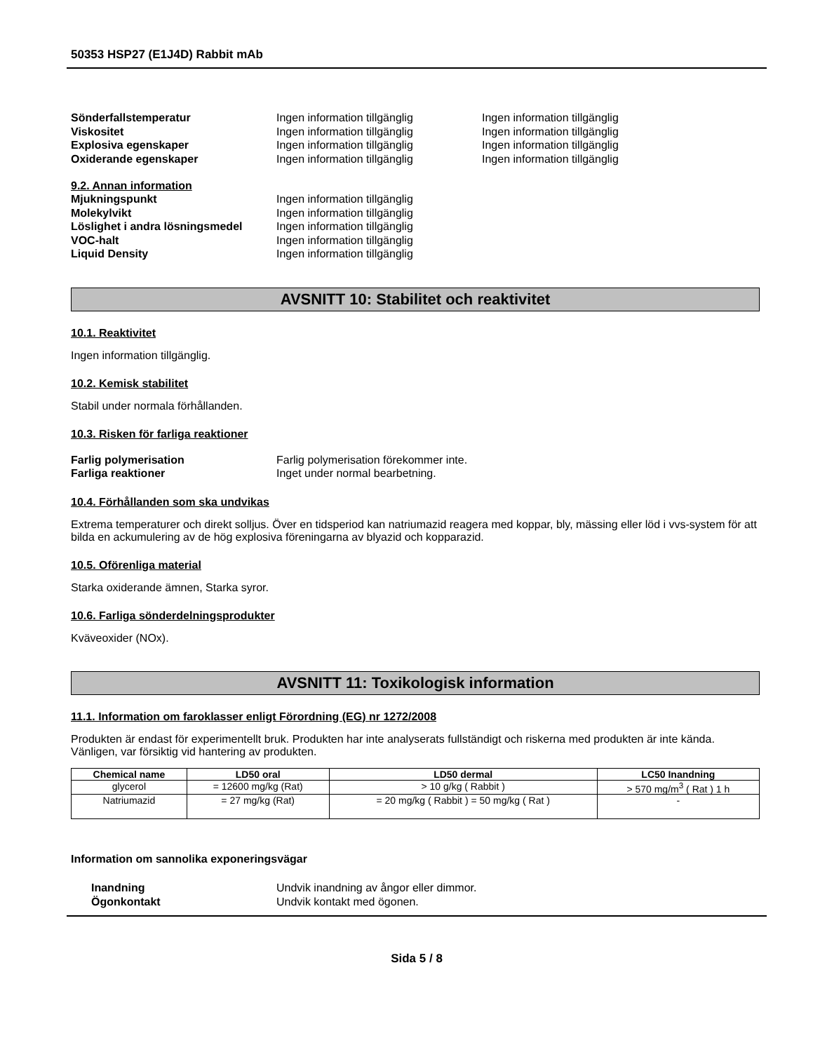50353 HSP27 (E1J4D) Rabbit mAb
Sönderfallstemperatur Ingen information tillgänglig Ingen information tillgänglig
Viskositet Ingen information tillgänglig Ingen information tillgänglig
Explosiva egenskaper Ingen information tillgänglig Ingen information tillgänglig
Oxiderande egenskaper Ingen information tillgänglig Ingen information tillgänglig
9.2. Annan information
Mjukningspunkt Ingen information tillgänglig
Molekylvikt Ingen information tillgänglig
Löslighet i andra lösningsmedel
Ingen information tillgänglig
VOC-halt Ingen information tillgänglig
Liquid Density Ingen information tillgänglig
AVSNITT 10: Stabilitet och reaktivitet
10.1. Reaktivitet
Ingen information tillgänglig.
10.2. Kemisk stabilitet
Stabil under normala förhållanden.
10.3. Risken för farliga reaktioner
Farlig polymerisation Farlig polymerisation förekommer inte.
Farliga reaktioner Inget under normal bearbetning.
10.4. Förhållanden som ska undvikas
Extrema temperaturer och direkt solljus. Över en tidsperiod kan natriumazid reagera med koppar, bly, mässing eller löd i vvs-system för att bilda en ackumulering av de hög explosiva föreningarna av blyazid och kopparazid.
10.5. Oförenliga material
Starka oxiderande ämnen, Starka syror.
10.6. Farliga sönderdelningsprodukter
Kväveoxider (NOx).
AVSNITT 11: Toxikologisk information
11.1. Information om faroklasser enligt Förordning (EG) nr 1272/2008
Produkten är endast för experimentellt bruk. Produkten har inte analyserats fullständigt och riskerna med produkten är inte kända. Vänligen, var försiktig vid hantering av produkten.
| Chemical name | LD50 oral | LD50 dermal | LC50 Inandning |
| --- | --- | --- | --- |
| glycerol | = 12600 mg/kg (Rat) | > 10 g/kg ( Rabbit ) | > 570 mg/m<sup>3</sup> ( Rat ) 1 h |
| Natriumazid | = 27 mg/kg (Rat) | = 20 mg/kg ( Rabbit ) = 50 mg/kg ( Rat ) | - |
Information om sannolika exponeringsvägar
Inandning Undvik inandning av ångor eller dimmor.
Ögonkontakt Undvik kontakt med ögonen.
Sida 5 / 8